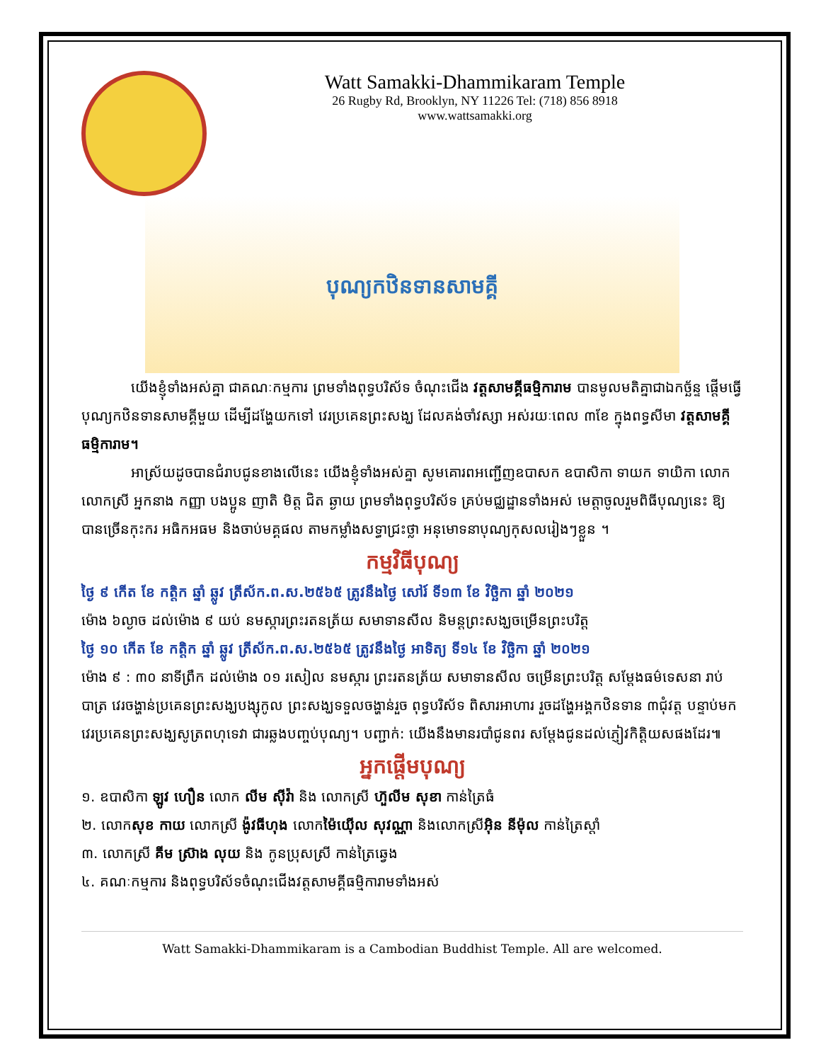Watt Samakki-Dhammikaram Temple
26 Rugby Rd, Brooklyn, NY 11226 Tel: (718) 856 8918
www.wattsamakki.org
បុណ្យកឋិនទានសាមគ្គី
យើងខ្ញុំទាំងអស់គ្នា ជាគណៈកម្មការ ព្រមទាំងពុទ្ធបរិស័ទ ចំណុះជើង វត្តសាមគ្គីធម្មិការាម បានមូលមតិគ្នាជាឯកច្ឆ័ន្ទ ផ្តើមធ្វើបុណ្យកឋិនទានសាមគ្គីមួយ ដើម្បីដង្ហែយកទៅ វេរប្រគេនព្រះសង្ឃ ដែលគង់ចាំវស្សា អស់រយៈពេល ៣ខែ ក្នុងពទ្ធសីមា វត្តសាមគ្គីធម្មិការាម។
អាស្រ័យដូចបានជំរាបជូនខាងលើនេះ យើងខ្ញុំទាំងអស់គ្នា សូមគោរពអញ្ជើញឧបាសក ឧបាសិកា ទាយក ទាយិកា លោក លោកស្រី អ្នកនាង កញ្ញា បងប្អូន ញាតិ មិត្ត ជិត ឆ្ងាយ ព្រមទាំងពុទ្ធបរិស័ទ គ្រប់មជ្ឈដ្ឋានទាំងអស់ មេត្តាចូលរួមពិធីបុណ្យនេះ ឱ្យបានច្រើនកុះករ អធិកអធម និងចាប់មគ្គផល តាមកម្លាំងសទ្ធាជ្រះថ្លា អនុមោទនាបុណ្យកុសលរៀងៗខ្លួន ។
កម្មវិធីបុណ្យ
ថ្ងៃ ៩ កើត ខែ កត្តិក ឆ្នាំ ឆ្លូវ ត្រីស័ក.ព.ស.២៥៦៥ ត្រូវនឹងថ្ងៃ សៅរ៍ ទី១៣ ខែ វិច្ឆិកា ឆ្នាំ ២០២១
ម៉ោង ៦ល្ងាច ដល់ម៉ោង ៩ យប់ នមស្ការព្រះរតនត្រ័យ សមាទានសីល និមន្តព្រះសង្ឃចម្រើនព្រះបរិត្ត
ថ្ងៃ ១០ កើត ខែ កត្តិក ឆ្នាំ ឆ្លូវ ត្រីស័ក.ព.ស.២៥៦៥ ត្រូវនឹងថ្ងៃ អាទិត្យ ទី១៤ ខែ វិច្ឆិកា ឆ្នាំ ២០២១
ម៉ោង ៩ : ៣០ នាទីព្រឹក ដល់ម៉ោង ០១ រសៀល នមស្ការ ព្រះរតនត្រ័យ សមាទានសីល ចម្រើនព្រះបរិត្ត សម្តែងធម៌ទេសនា រាប់បាត្រ វេរចង្ហាន់ប្រគេនព្រះសង្ឃបង្សុកូល ព្រះសង្ឃទទួលចង្ហាន់រួច ពុទ្ធបរិស័ទ ពិសារអាហារ រួចដង្ហែអង្គកឋិនទាន ៣ជុំវត្ត បន្ទាប់មក វេរប្រគេនព្រះសង្ឃសូត្រពហុទេវា ជារឆ្លងបញ្ចប់បុណ្យ។ បញ្ជាក់: យើងនឹងមានរបាំជូនពរ សម្តែងជូនដល់ភ្ញៀវកិត្តិយសផងដែរ៕
អ្នកផ្តើមបុណ្យ
១. ឧបាសិកា ឡូវ ហឿន លោក លីម ស៊ីវ៉ា និង លោកស្រី ហ៊ួលីម សុខា កាន់ត្រៃធំ
២. លោកសុខ កាយ លោកស្រី ង៉ូវធីហុង លោកម៉ៃយ៉ើល សុវណ្ណា និងលោកស្រីអ៊ិន នីម៉ុល កាន់ត្រៃស្តាំ
៣. លោកស្រី គីម ស្រ៊ាង លុយ និង កូនប្រុសស្រី កាន់ត្រៃឆ្វេង
៤. គណៈកម្មការ និងពុទ្ធបរិស័ទចំណុះជើងវត្តសាមគ្គីធម្មិការាមទាំងអស់
Watt Samakki-Dhammikaram is a Cambodian Buddhist Temple. All are welcomed.